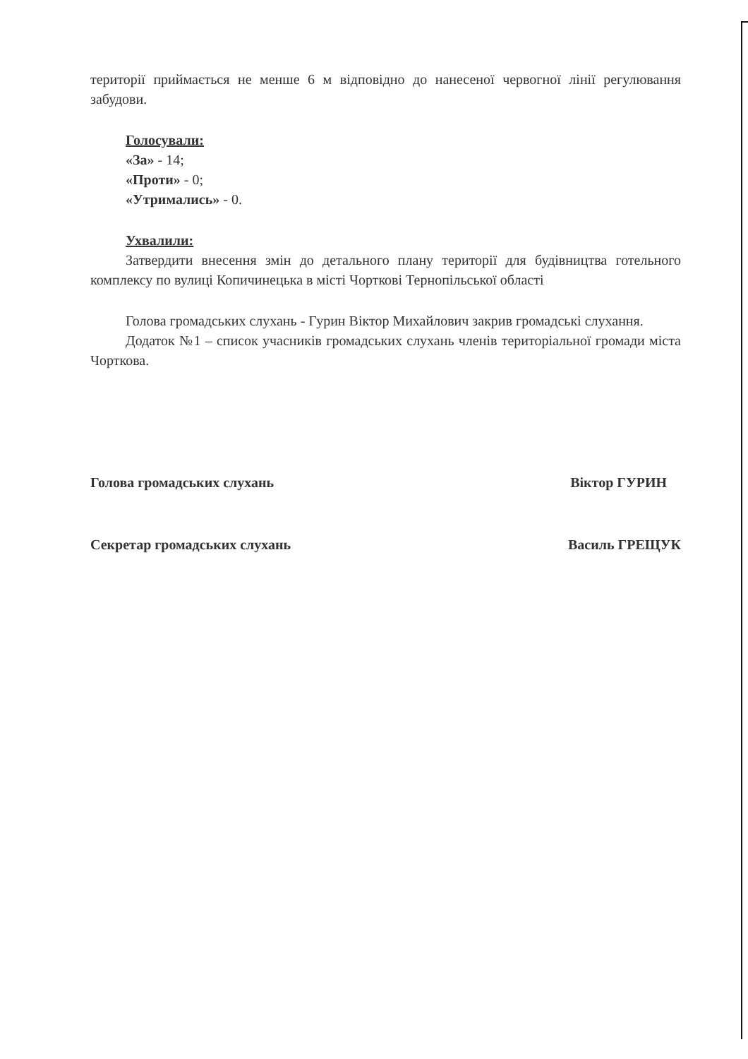території приймається не менше 6 м відповідно до нанесеної червогної лінії регулювання забудови.
Голосували:
«За» - 14;
«Проти» - 0;
«Утримались» - 0.
Ухвалили:
Затвердити внесення змін до детального плану території для будівництва готельного комплексу по вулиці Копичинецька в місті Чорткові Тернопільської області
Голова громадських слухань - Гурин Віктор Михайлович закрив громадські слухання.
Додаток №1 – список учасників громадських слухань членів територіальної громади міста Чорткова.
Голова громадських слухань Віктор ГУРИН
Секретар громадських слухань Василь ГРЕЩУК